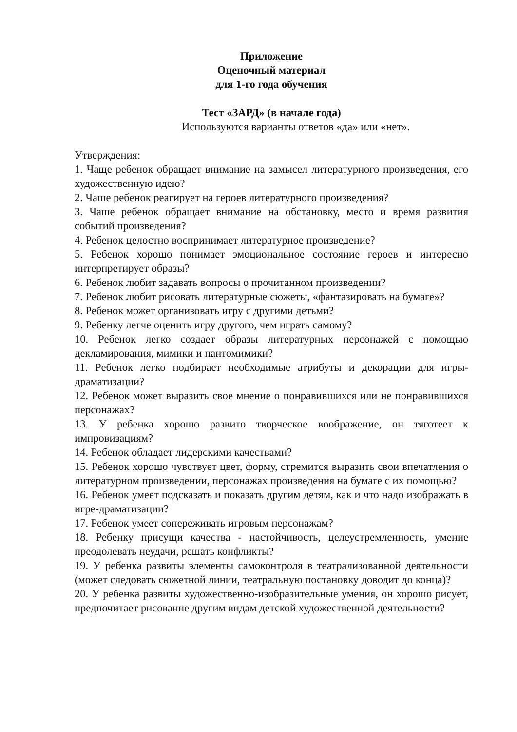Приложение
Оценочный материал
для 1-го года обучения
Тест «ЗАРД» (в начале года)
Используются варианты ответов «да» или «нет».
Утверждения:
1. Чаще ребенок обращает внимание на замысел литературного произведения, его художественную идею?
2. Чаше ребенок реагирует на героев литературного произведения?
3. Чаше ребенок обращает внимание на обстановку, место и время развития событий произведения?
4. Ребенок целостно воспринимает литературное произведение?
5. Ребенок хорошо понимает эмоциональное состояние героев и интересно интерпретирует образы?
6. Ребенок любит задавать вопросы о прочитанном произведении?
7. Ребенок любит рисовать литературные сюжеты, «фантазировать на бумаге»?
8. Ребенок может организовать игру с другими детьми?
9. Ребенку легче оценить игру другого, чем играть самому?
10. Ребенок легко создает образы литературных персонажей с помощью декламирования, мимики и пантомимики?
11. Ребенок легко подбирает необходимые атрибуты и декорации для игры-драматизации?
12. Ребенок может выразить свое мнение о понравившихся или не понравившихся персонажах?
13. У ребенка хорошо развито творческое воображение, он тяготеет к импровизациям?
14. Ребенок обладает лидерскими качествами?
15. Ребенок хорошо чувствует цвет, форму, стремится выразить свои впечатления о литературном произведении, персонажах произведения на бумаге с их помощью?
16. Ребенок умеет подсказать и показать другим детям, как и что надо изображать в игре-драматизации?
17. Ребенок умеет сопереживать игровым персонажам?
18. Ребенку присущи качества - настойчивость, целеустремленность, умение преодолевать неудачи, решать конфликты?
19. У ребенка развиты элементы самоконтроля в театрализованной деятельности (может следовать сюжетной линии, театральную постановку доводит до конца)?
20. У ребенка развиты художественно-изобразительные умения, он хорошо рисует, предпочитает рисование другим видам детской художественной деятельности?